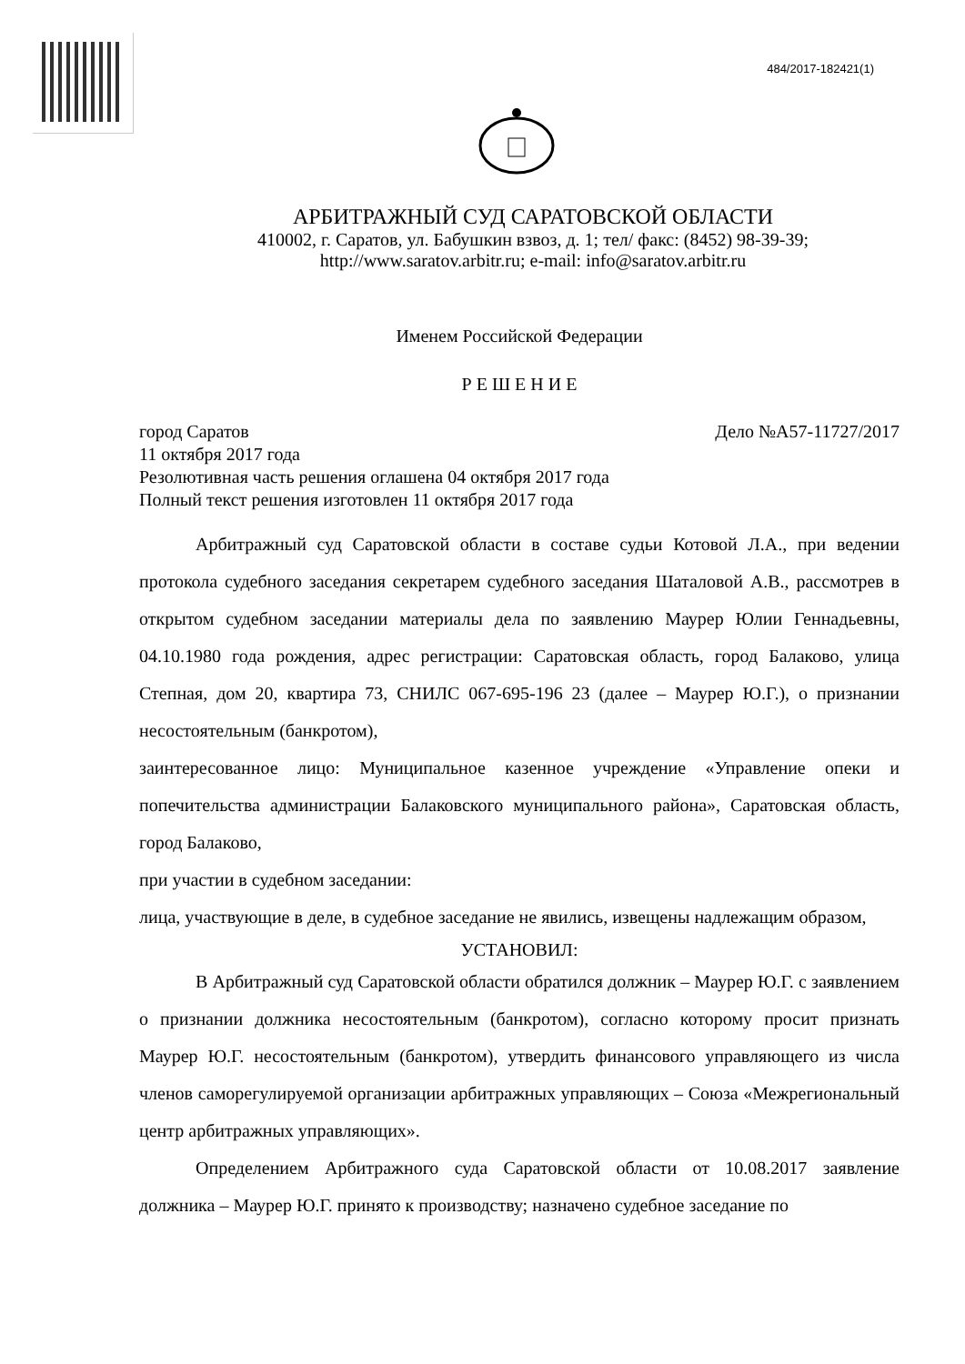484/2017-182421(1)
АРБИТРАЖНЫЙ СУД САРАТОВСКОЙ ОБЛАСТИ
410002, г. Саратов, ул. Бабушкин взвоз, д. 1; тел/ факс: (8452) 98-39-39;
http://www.saratov.arbitr.ru; e-mail: info@saratov.arbitr.ru
Именем Российской Федерации
Р Е Ш Е Н И Е
город Саратов Дело №А57-11727/2017
11 октября 2017 года
Резолютивная часть решения оглашена 04 октября 2017 года
Полный текст решения изготовлен 11 октября 2017 года
Арбитражный суд Саратовской области в составе судьи Котовой Л.А., при ведении протокола судебного заседания секретарем судебного заседания Шаталовой А.В., рассмотрев в открытом судебном заседании материалы дела по заявлению Маурер Юлии Геннадьевны, 04.10.1980 года рождения, адрес регистрации: Саратовская область, город Балаково, улица Степная, дом 20, квартира 73, СНИЛС 067-695-196 23 (далее – Маурер Ю.Г.), о признании несостоятельным (банкротом),
заинтересованное лицо: Муниципальное казенное учреждение «Управление опеки и попечительства администрации Балаковского муниципального района», Саратовская область, город Балаково,
при участии в судебном заседании:
лица, участвующие в деле, в судебное заседание не явились, извещены надлежащим образом,
УСТАНОВИЛ:
В Арбитражный суд Саратовской области обратился должник – Маурер Ю.Г. с заявлением о признании должника несостоятельным (банкротом), согласно которому просит признать Маурер Ю.Г. несостоятельным (банкротом), утвердить финансового управляющего из числа членов саморегулируемой организации арбитражных управляющих – Союза «Межрегиональный центр арбитражных управляющих».
Определением Арбитражного суда Саратовской области от 10.08.2017 заявление должника – Маурер Ю.Г. принято к производству; назначено судебное заседание по